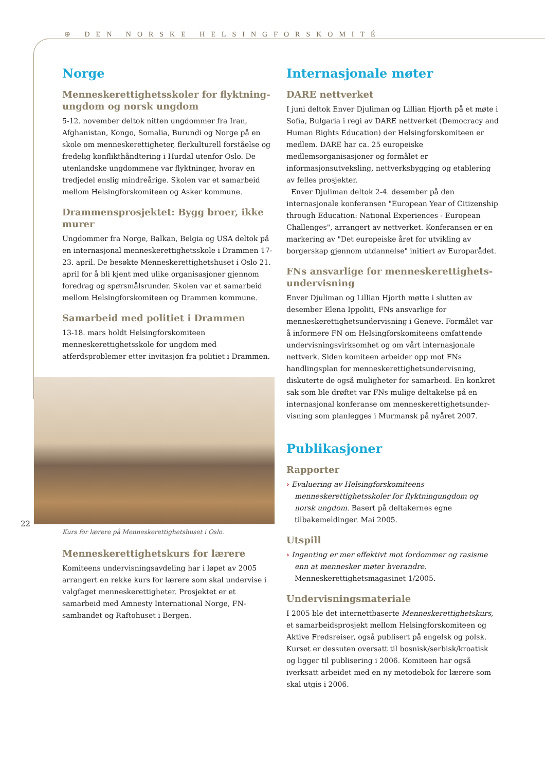⊕ DEN NORSKE HELSINGFORSKOMITÉ
Norge
Menneskerettighetsskoler for flyktning­ungdom og norsk ungdom
5-12. november deltok nitten ungdommer fra Iran, Afghanistan, Kongo, Somalia, Burundi og Norge på en skole om menneskerettigheter, flerkulturell forståelse og fredelig konflikthåndtering i Hurdal utenfor Oslo. De utenlandske ungdommene var flyktninger, hvorav en tredjedel enslig mindreårige. Skolen var et samarbeid mellom Helsingfors­komiteen og Asker kommune.
Drammensprosjektet: Bygg broer, ikke murer
Ungdommer fra Norge, Balkan, Belgia og USA deltok på en internasjonal menneskerettighetsskole i Drammen 17-23. april. De besøkte Menneskerettighetshuset i Oslo 21. april for å bli kjent med ulike organisasjoner gjennom foredrag og spørsmålsrunder. Skolen var et samarbeid mellom Helsingforskomiteen og Drammen kommune.
Samarbeid med politiet i Drammen
13-18. mars holdt Helsingforskomiteen menneskerettighets­skole for ungdom med atferdsproblemer etter invitasjon fra politiet i Drammen.
Kurs for lærere på Menneskerettighetshuset i Oslo.
Menneskerettighetskurs for lærere
Komiteens undervisningsavdeling har i løpet av 2005 arrangert en rekke kurs for lærere som skal undervise i valg­faget menneskerettigheter. Prosjektet er et samarbeid med Amnesty International Norge, FN-sambandet og Raftohuset i Bergen.
Internasjonale møter
DARE nettverket
I juni deltok Enver Djuliman og Lillian Hjorth på et møte i Sofia, Bulgaria i regi av DARE nettverket (Democracy and Human Rights Education) der Helsingforskomiteen er med­lem. DARE har ca. 25 europeiske medlemsorganisasjoner og formålet er informasjonsutveksling, nettverksbygging og etablering av felles prosjekter.
Enver Djuliman deltok 2-4. desember på den internasjonale konferansen "European Year of Citizenship through Education: National Experiences - European Challenges", arrangert av nettverket. Konferansen er en markering av "Det europeiske året for utvikling av borgerskap gjennom utdannelse" initiert av Europarådet.
FNs ansvarlige for menneskerettighets­undervisning
Enver Djuliman og Lillian Hjorth møtte i slutten av desember Elena Ippoliti, FNs ansvarlige for menneskerettighets­undervisning i Geneve. Formålet var å informere FN om Helsingforskomiteens omfattende undervisningsvirksomhet og om vårt internasjonale nettverk. Siden komiteen arbeider opp mot FNs handlingsplan for menneskerettighetsunder­visning, diskuterte de også muligheter for samarbeid. En konkret sak som ble drøftet var FNs mulige deltakelse på en internasjonal konferanse om menneskerettighetsunder­visning som planlegges i Murmansk på nyåret 2007.
Publikasjoner
Rapporter
› Evaluering av Helsingforskomiteens menneskerettighets­skoler for flyktningungdom og norsk ungdom. Basert på deltakernes egne tilbakemeldinger. Mai 2005.
Utspill
› Ingenting er mer effektivt mot fordommer og rasisme enn at mennesker møter hverandre. Menneskerettighetsmagasinet 1/2005.
Undervisningsmateriale
I 2005 ble det internettbaserte Menneskerettighetskurs, et samarbeidsprosjekt mellom Helsingforskomiteen og Aktive Fredsreiser, også publisert på engelsk og polsk. Kurset er dessuten oversatt til bosnisk/serbisk/kroatisk og ligger til publisering i 2006. Komiteen har også iverksatt arbeidet med en ny metodebok for lærere som skal utgis i 2006.
22